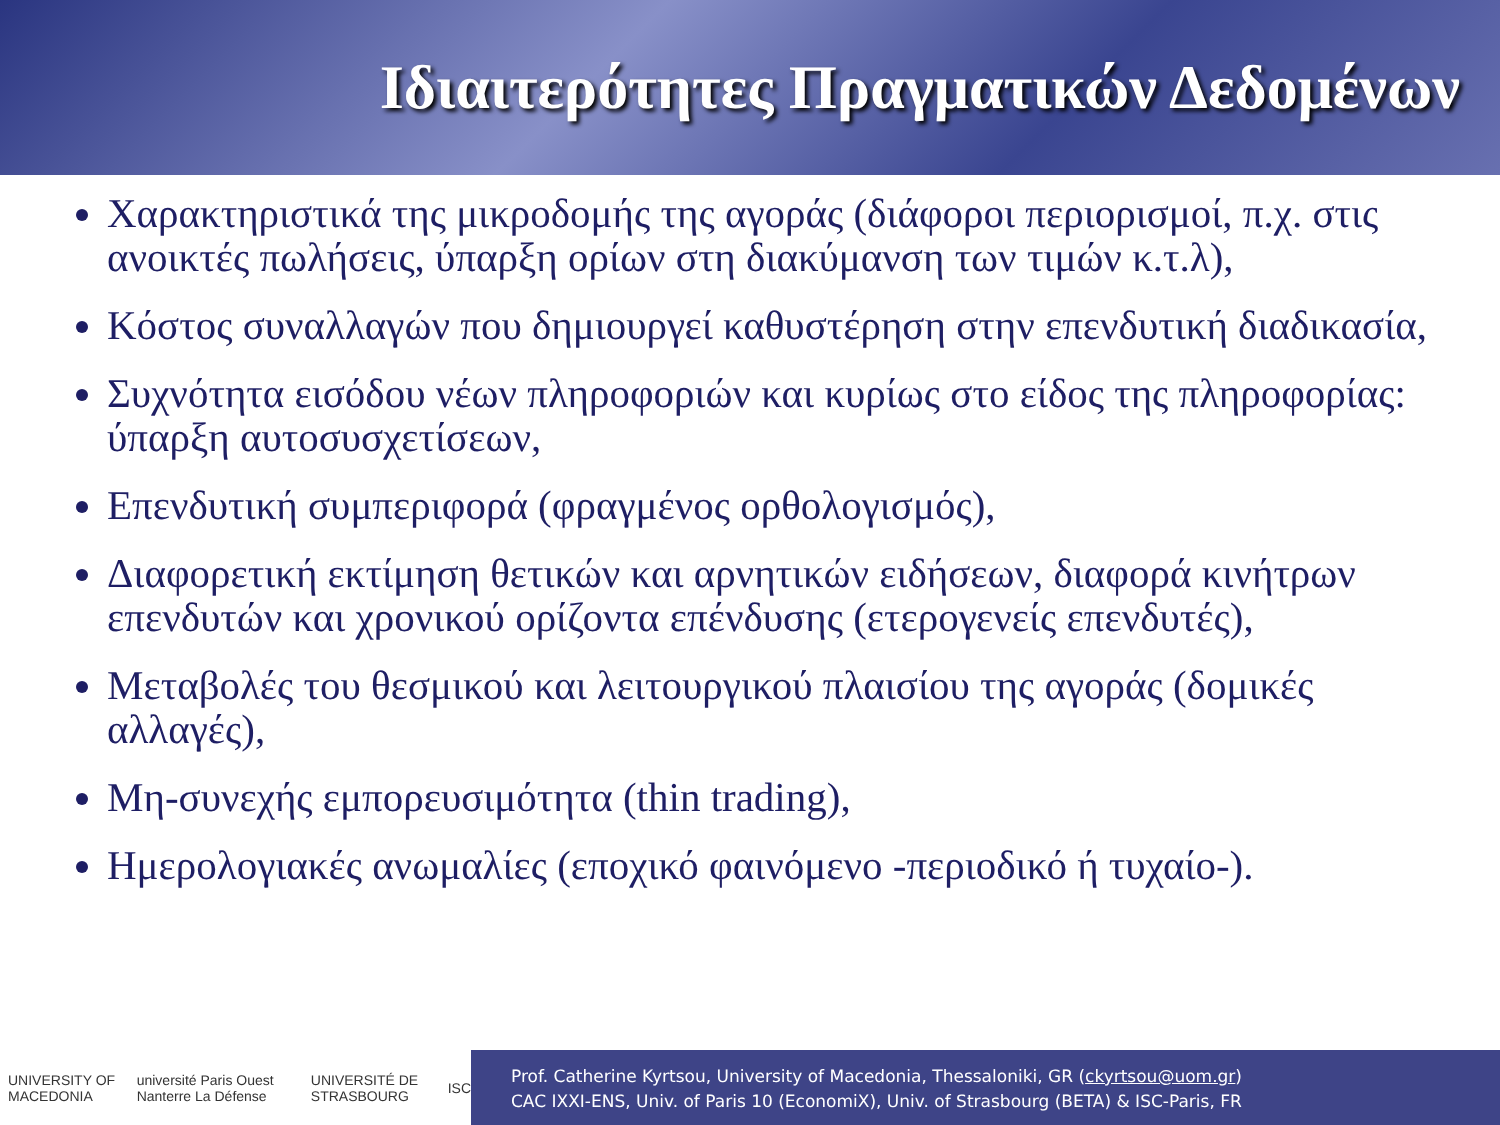Ιδιαιτερότητες Πραγματικών Δεδομένων
Χαρακτηριστικά της μικροδομής της αγοράς (διάφοροι περιορισμοί, π.χ. στις ανοικτές πωλήσεις, ύπαρξη ορίων στη διακύμανση των τιμών κ.τ.λ),
Κόστος συναλλαγών που δημιουργεί καθυστέρηση στην επενδυτική διαδικασία,
Συχνότητα εισόδου νέων πληροφοριών και κυρίως στο είδος της πληροφορίας: ύπαρξη αυτοσυσχετίσεων,
Επενδυτική συμπεριφορά (φραγμένος ορθολογισμός),
Διαφορετική εκτίμηση θετικών και αρνητικών ειδήσεων, διαφορά κινήτρων επενδυτών και χρονικού ορίζοντα επένδυσης (ετερογενείς επενδυτές),
Μεταβολές του θεσμικού και λειτουργικού πλαισίου της αγοράς (δομικές αλλαγές),
Μη-συνεχής εμπορευσιμότητα (thin trading),
Ημερολογιακές ανωμαλίες (εποχικό φαινόμενο -περιοδικό ή τυχαίο-).
UNIVERSITY OF MACEDONIA université Paris Ouest Nanterre La Défense UNIVERSITÉ DE STRASBOURG ISC
Prof. Catherine Kyrtsou, University of Macedonia, Thessaloniki, GR (ckyrtsou@uom.gr)
CAC IXXI-ENS, Univ. of Paris 10 (EconomiX), Univ. of Strasbourg (BETA) & ISC-Paris, FR